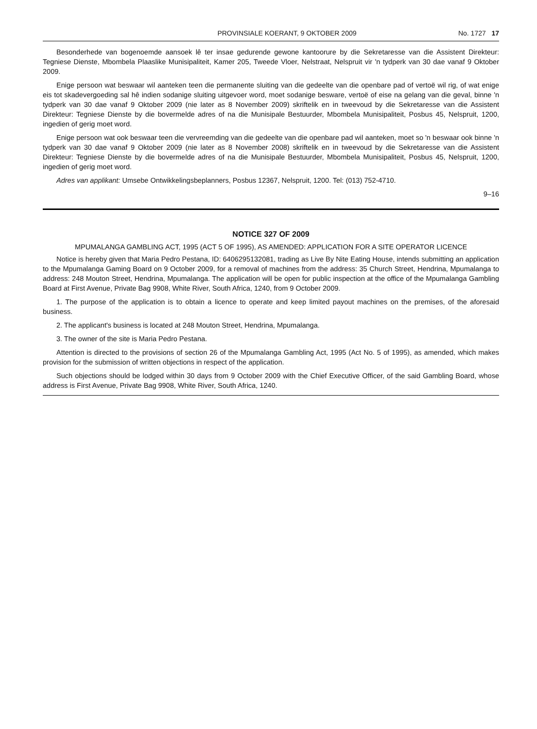PROVINSIALE KOERANT, 9 OKTOBER 2009 No. 1727 17
Besonderhede van bogenoemde aansoek lê ter insae gedurende gewone kantoorure by die Sekretaresse van die Assistent Direkteur: Tegniese Dienste, Mbombela Plaaslike Munisipaliteit, Kamer 205, Tweede Vloer, Nelstraat, Nelspruit vir 'n tydperk van 30 dae vanaf 9 Oktober 2009.
Enige persoon wat beswaar wil aanteken teen die permanente sluiting van die gedeelte van die openbare pad of vertoë wil rig, of wat enige eis tot skadevergoeding sal hê indien sodanige sluiting uitgevoer word, moet sodanige besware, vertoë of eise na gelang van die geval, binne 'n tydperk van 30 dae vanaf 9 Oktober 2009 (nie later as 8 November 2009) skriftelik en in tweevoud by die Sekretaresse van die Assistent Direkteur: Tegniese Dienste by die bovermelde adres of na die Munisipale Bestuurder, Mbombela Munisipaliteit, Posbus 45, Nelspruit, 1200, ingedien of gerig moet word.
Enige persoon wat ook beswaar teen die vervreemding van die gedeelte van die openbare pad wil aanteken, moet so 'n beswaar ook binne 'n tydperk van 30 dae vanaf 9 Oktober 2009 (nie later as 8 November 2008) skriftelik en in tweevoud by die Sekretaresse van die Assistent Direkteur: Tegniese Dienste by die bovermelde adres of na die Munisipale Bestuurder, Mbombela Munisipaliteit, Posbus 45, Nelspruit, 1200, ingedien of gerig moet word.
Adres van applikant: Umsebe Ontwikkelingsbeplanners, Posbus 12367, Nelspruit, 1200. Tel: (013) 752-4710.
9–16
NOTICE 327 OF 2009
MPUMALANGA GAMBLING ACT, 1995 (ACT 5 OF 1995), AS AMENDED: APPLICATION FOR A SITE OPERATOR LICENCE
Notice is hereby given that Maria Pedro Pestana, ID: 6406295132081, trading as Live By Nite Eating House, intends submitting an application to the Mpumalanga Gaming Board on 9 October 2009, for a removal of machines from the address: 35 Church Street, Hendrina, Mpumalanga to address: 248 Mouton Street, Hendrina, Mpumalanga. The application will be open for public inspection at the office of the Mpumalanga Gambling Board at First Avenue, Private Bag 9908, White River, South Africa, 1240, from 9 October 2009.
1. The purpose of the application is to obtain a licence to operate and keep limited payout machines on the premises, of the aforesaid business.
2. The applicant's business is located at 248 Mouton Street, Hendrina, Mpumalanga.
3. The owner of the site is Maria Pedro Pestana.
Attention is directed to the provisions of section 26 of the Mpumalanga Gambling Act, 1995 (Act No. 5 of 1995), as amended, which makes provision for the submission of written objections in respect of the application.
Such objections should be lodged within 30 days from 9 October 2009 with the Chief Executive Officer, of the said Gambling Board, whose address is First Avenue, Private Bag 9908, White River, South Africa, 1240.